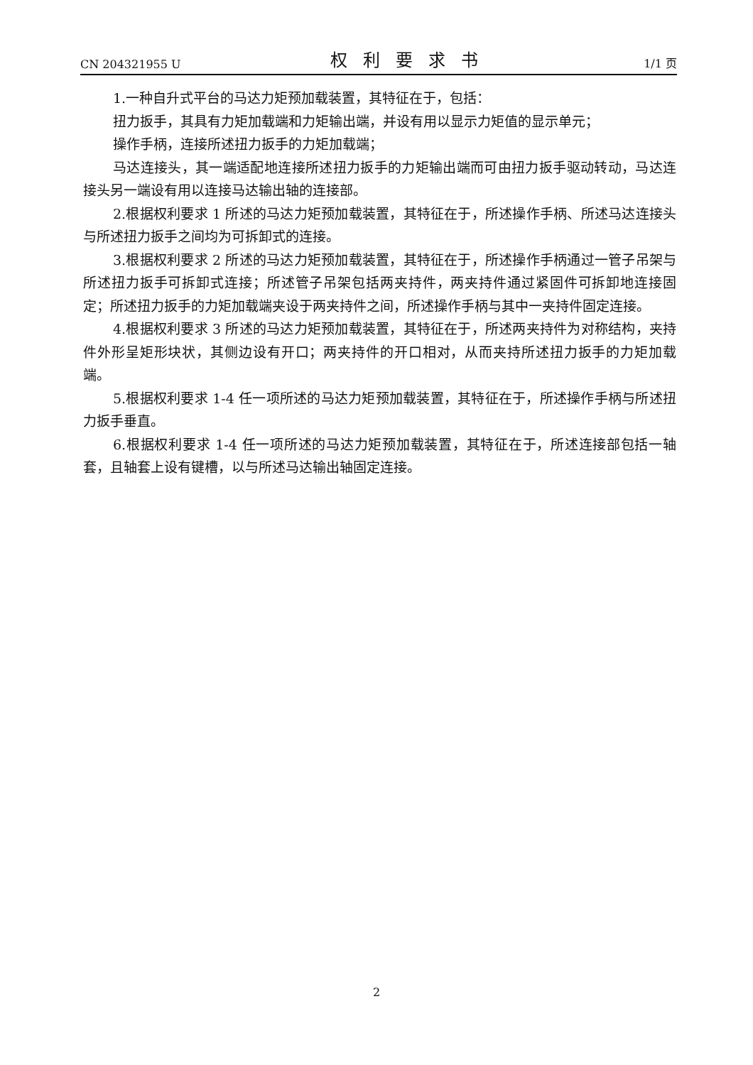CN 204321955 U 权利要求书 1/1 页
1.一种自升式平台的马达力矩预加载装置，其特征在于，包括：
扭力扳手，其具有力矩加载端和力矩输出端，并设有用以显示力矩值的显示单元；
操作手柄，连接所述扭力扳手的力矩加载端；
马达连接头，其一端适配地连接所述扭力扳手的力矩输出端而可由扭力扳手驱动转动，马达连接头另一端设有用以连接马达输出轴的连接部。
2.根据权利要求 1 所述的马达力矩预加载装置，其特征在于，所述操作手柄、所述马达连接头与所述扭力扳手之间均为可拆卸式的连接。
3.根据权利要求 2 所述的马达力矩预加载装置，其特征在于，所述操作手柄通过一管子吊架与所述扭力扳手可拆卸式连接；所述管子吊架包括两夹持件，两夹持件通过紧固件可拆卸地连接固定；所述扭力扳手的力矩加载端夹设于两夹持件之间，所述操作手柄与其中一夹持件固定连接。
4.根据权利要求 3 所述的马达力矩预加载装置，其特征在于，所述两夹持件为对称结构，夹持件外形呈矩形块状，其侧边设有开口；两夹持件的开口相对，从而夹持所述扭力扳手的力矩加载端。
5.根据权利要求 1-4 任一项所述的马达力矩预加载装置，其特征在于，所述操作手柄与所述扭力扳手垂直。
6.根据权利要求 1-4 任一项所述的马达力矩预加载装置，其特征在于，所述连接部包括一轴套，且轴套上设有键槽，以与所述马达输出轴固定连接。
2